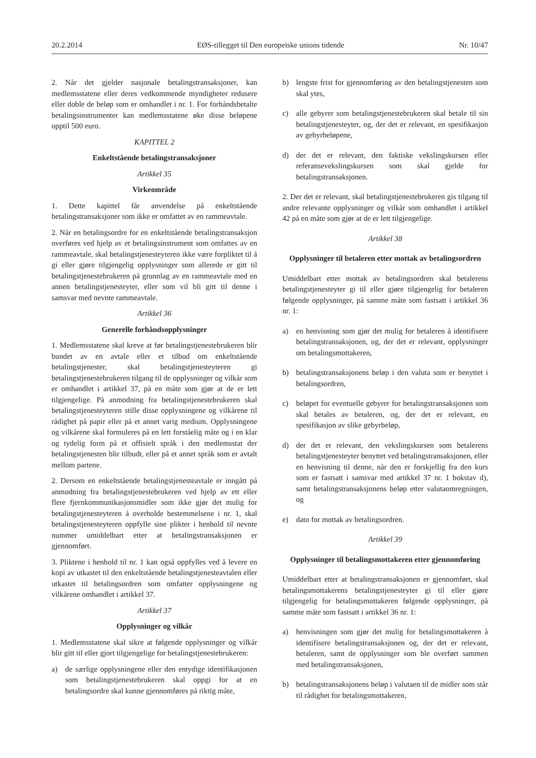20.2.2014 EØS-tillegget til Den europeiske unions tidende Nr. 10/47
2. Når det gjelder nasjonale betalingstransaksjoner, kan medlemsstatene eller deres vedkommende myndigheter redusere eller doble de beløp som er omhandlet i nr. 1. For forhåndsbetalte betalingsinstrumenter kan medlemsstatene øke disse beløpene opptil 500 euro.
KAPITTEL 2
Enkeltstående betalingstransaksjoner
Artikkel 35
Virkeområde
1. Dette kapittel får anvendelse på enkeltstående betalingstransaksjoner som ikke er omfattet av en rammeavtale.
2. Når en betalingsordre for en enkeltstående betalingstransaksjon overføres ved hjelp av et betalingsinstrument som omfattes av en rammeavtale, skal betalingstjenesteyteren ikke være forpliktet til å gi eller gjøre tilgjengelig opplysninger som allerede er gitt til betalingstjenestebrukeren på grunnlag av en rammeavtale med en annen betalingstjenesteyter, eller som vil bli gitt til denne i samsvar med nevnte rammeavtale.
Artikkel 36
Generelle forhåndsopplysninger
1. Medlemsstatene skal kreve at før betalingstjenestebrukeren blir bundet av en avtale eller et tilbud om enkeltstående betalingstjenester, skal betalingstjenesteyteren gi betalingstjenestebrukeren tilgang til de opplysninger og vilkår som er omhandlet i artikkel 37, på en måte som gjør at de er lett tilgjengelige. På anmodning fra betalingstjenestebrukeren skal betalingstjenesteyteren stille disse opplysningene og vilkårene til rådighet på papir eller på et annet varig medium. Opplysningene og vilkårene skal formuleres på en lett forståelig måte og i en klar og tydelig form på et offisielt språk i den medlemsstat der betalingstjenesten blir tilbudt, eller på et annet språk som er avtalt mellom partene.
2. Dersom en enkeltstående betalingstjenesteavtale er inngått på anmodning fra betalingstjenestebrukeren ved hjelp av ett eller flere fjernkommunikasjonsmidler som ikke gjør det mulig for betalingstjenesteyteren å overholde bestemmelsene i nr. 1, skal betalingstjenesteyteren oppfylle sine plikter i henhold til nevnte nummer umiddelbart etter at betalingstransaksjonen er gjennomført.
3. Pliktene i henhold til nr. 1 kan også oppfylles ved å levere en kopi av utkastet til den enkeltstående betalingstjenesteavtalen eller utkastet til betalingsordren som omfatter opplysningene og vilkårene omhandlet i artikkel 37.
Artikkel 37
Opplysninger og vilkår
1. Medlemsstatene skal sikre at følgende opplysninger og vilkår blir gitt til eller gjort tilgjengelige for betalingstjenestebrukeren:
a) de særlige opplysningene eller den entydige identifikasjonen som betalingstjenestebrukeren skal oppgi for at en betalingsordre skal kunne gjennomføres på riktig måte,
b) lengste frist for gjennomføring av den betalingstjenesten som skal ytes,
c) alle gebyrer som betalingstjenestebrukeren skal betale til sin betalingstjenesteyter, og, der det er relevant, en spesifikasjon av gebyrbeløpene,
d) der det er relevant, den faktiske vekslingskursen eller referansevekslingskursen som skal gjelde for betalingstransaksjonen.
2. Der det er relevant, skal betalingstjenestebrukeren gis tilgang til andre relevante opplysninger og vilkår som omhandlet i artikkel 42 på en måte som gjør at de er lett tilgjengelige.
Artikkel 38
Opplysninger til betaleren etter mottak av betalingsordren
Umiddelbart etter mottak av betalingsordren skal betalerens betalingstjenesteyter gi til eller gjøre tilgjengelig for betaleren følgende opplysninger, på samme måte som fastsatt i artikkel 36 nr. 1:
a) en henvisning som gjør det mulig for betaleren å identifisere betalingstransaksjonen, og, der det er relevant, opplysninger om betalingsmottakeren,
b) betalingstransaksjonens beløp i den valuta som er benyttet i betalingsordren,
c) beløpet for eventuelle gebyrer for betalingstransaksjonen som skal betales av betaleren, og, der det er relevant, en spesifikasjon av slike gebyrbeløp,
d) der det er relevant, den vekslingskursen som betalerens betalingstjenesteyter benyttet ved betalingstransaksjonen, eller en henvisning til denne, når den er forskjellig fra den kurs som er fastsatt i samsvar med artikkel 37 nr. 1 bokstav d), samt betalingstransaksjonens beløp etter valutaomregningen, og
e) dato for mottak av betalingsordren.
Artikkel 39
Opplysninger til betalingsmottakeren etter gjennomføring
Umiddelbart etter at betalingstransaksjonen er gjennomført, skal betalingsmottakerens betalingstjenesteyter gi til eller gjøre tilgjengelig for betalingsmottakeren følgende opplysninger, på samme måte som fastsatt i artikkel 36 nr. 1:
a) henvisningen som gjør det mulig for betalingsmottakeren å identifisere betalingstransaksjonen og, der det er relevant, betaleren, samt de opplysninger som ble overført sammen med betalingstransaksjonen,
b) betalingstransaksjonens beløp i valutaen til de midler som står til rådighet for betalingsmottakeren,